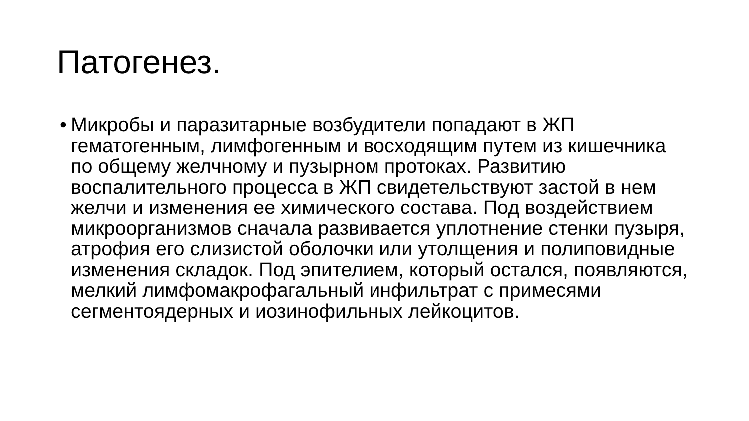Патогенез.
•
Микробы и паразитарные возбудители попадают в ЖП гематогенным, лимфогенным и восходящим путем из кишечника по общему желчному и пузырном протоках. Развитию воспалительного процесса в ЖП свидетельствуют застой в нем желчи и изменения ее химического состава. Под воздействием микроорганизмов сначала развивается уплотнение стенки пузыря, атрофия его слизистой оболочки или утолщения и полиповидные изменения складок. Под эпителием, который остался, появляются, мелкий лимфомакрофагальный инфильтрат с примесями сегментоядерных и иозинофильных лейкоцитов.